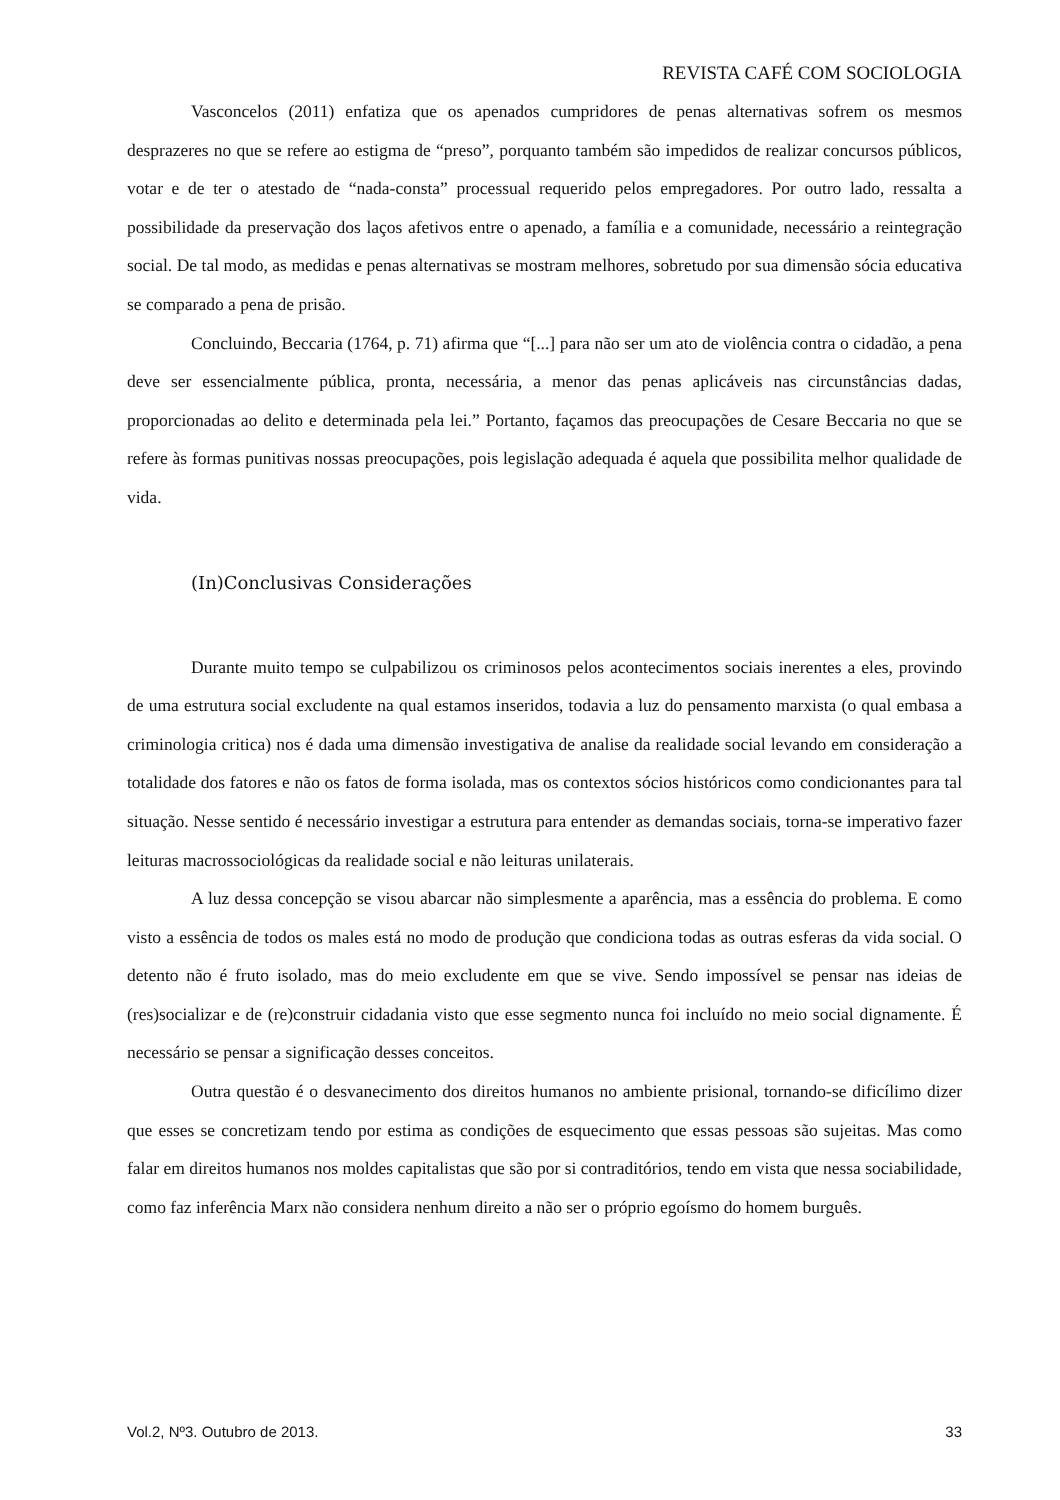REVISTA CAFÉ COM SOCIOLOGIA
Vasconcelos (2011) enfatiza que os apenados cumpridores de penas alternativas sofrem os mesmos desprazeres no que se refere ao estigma de “preso”, porquanto também são impedidos de realizar concursos públicos, votar e de ter o atestado de “nada-consta” processual requerido pelos empregadores. Por outro lado, ressalta a possibilidade da preservação dos laços afetivos entre o apenado, a família e a comunidade, necessário a reintegração social. De tal modo, as medidas e penas alternativas se mostram melhores, sobretudo por sua dimensão sócia educativa se comparado a pena de prisão.
Concluindo, Beccaria (1764, p. 71) afirma que “[...] para não ser um ato de violência contra o cidadão, a pena deve ser essencialmente pública, pronta, necessária, a menor das penas aplicáveis nas circunstâncias dadas, proporcionadas ao delito e determinada pela lei.” Portanto, façamos das preocupações de Cesare Beccaria no que se refere às formas punitivas nossas preocupações, pois legislação adequada é aquela que possibilita melhor qualidade de vida.
(In)Conclusivas Considerações
Durante muito tempo se culpabilizou os criminosos pelos acontecimentos sociais inerentes a eles, provindo de uma estrutura social excludente na qual estamos inseridos, todavia a luz do pensamento marxista (o qual embasa a criminologia critica) nos é dada uma dimensão investigativa de analise da realidade social levando em consideração a totalidade dos fatores e não os fatos de forma isolada, mas os contextos sócios históricos como condicionantes para tal situação. Nesse sentido é necessário investigar a estrutura para entender as demandas sociais, torna-se imperativo fazer leituras macrossociológicas da realidade social e não leituras unilaterais.
A luz dessa concepção se visou abarcar não simplesmente a aparência, mas a essência do problema. E como visto a essência de todos os males está no modo de produção que condiciona todas as outras esferas da vida social. O detento não é fruto isolado, mas do meio excludente em que se vive. Sendo impossível se pensar nas ideias de (res)socializar e de (re)construir cidadania visto que esse segmento nunca foi incluído no meio social dignamente. É necessário se pensar a significação desses conceitos.
Outra questão é o desvanecimento dos direitos humanos no ambiente prisional, tornando-se dificílimo dizer que esses se concretizam tendo por estima as condições de esquecimento que essas pessoas são sujeitas. Mas como falar em direitos humanos nos moldes capitalistas que são por si contraditórios, tendo em vista que nessa sociabilidade, como faz inferência Marx não considera nenhum direito a não ser o próprio egoísmo do homem burguês.
Vol.2, Nº3. Outubro de 2013. 33